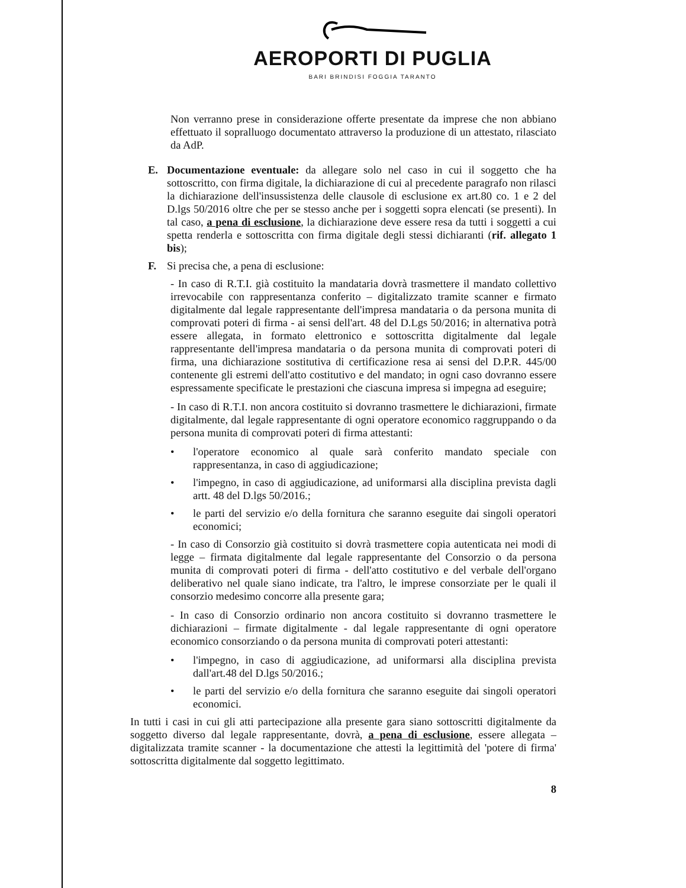AEROPORTI DI PUGLIA
BARI BRINDISI FOGGIA TARANTO
Non verranno prese in considerazione offerte presentate da imprese che non abbiano effettuato il sopralluogo documentato attraverso la produzione di un attestato, rilasciato da AdP.
E. Documentazione eventuale: da allegare solo nel caso in cui il soggetto che ha sottoscritto, con firma digitale, la dichiarazione di cui al precedente paragrafo non rilasci la dichiarazione dell'insussistenza delle clausole di esclusione ex art.80 co. 1 e 2 del D.lgs 50/2016 oltre che per se stesso anche per i soggetti sopra elencati (se presenti). In tal caso, a pena di esclusione, la dichiarazione deve essere resa da tutti i soggetti a cui spetta renderla e sottoscritta con firma digitale degli stessi dichiaranti (rif. allegato 1 bis);
F. Si precisa che, a pena di esclusione:
- In caso di R.T.I. già costituito la mandataria dovrà trasmettere il mandato collettivo irrevocabile con rappresentanza conferito – digitalizzato tramite scanner e firmato digitalmente dal legale rappresentante dell'impresa mandataria o da persona munita di comprovati poteri di firma - ai sensi dell'art. 48 del D.Lgs 50/2016; in alternativa potrà essere allegata, in formato elettronico e sottoscritta digitalmente dal legale rappresentante dell'impresa mandataria o da persona munita di comprovati poteri di firma, una dichiarazione sostitutiva di certificazione resa ai sensi del D.P.R. 445/00 contenente gli estremi dell'atto costitutivo e del mandato; in ogni caso dovranno essere espressamente specificate le prestazioni che ciascuna impresa si impegna ad eseguire;
- In caso di R.T.I. non ancora costituito si dovranno trasmettere le dichiarazioni, firmate digitalmente, dal legale rappresentante di ogni operatore economico raggruppando o da persona munita di comprovati poteri di firma attestanti:
• l'operatore economico al quale sarà conferito mandato speciale con rappresentanza, in caso di aggiudicazione;
• l'impegno, in caso di aggiudicazione, ad uniformarsi alla disciplina prevista dagli artt. 48 del D.lgs 50/2016.;
• le parti del servizio e/o della fornitura che saranno eseguite dai singoli operatori economici;
- In caso di Consorzio già costituito si dovrà trasmettere copia autenticata nei modi di legge – firmata digitalmente dal legale rappresentante del Consorzio o da persona munita di comprovati poteri di firma - dell'atto costitutivo e del verbale dell'organo deliberativo nel quale siano indicate, tra l'altro, le imprese consorziate per le quali il consorzio medesimo concorre alla presente gara;
- In caso di Consorzio ordinario non ancora costituito si dovranno trasmettere le dichiarazioni – firmate digitalmente - dal legale rappresentante di ogni operatore economico consorziando o da persona munita di comprovati poteri attestanti:
• l'impegno, in caso di aggiudicazione, ad uniformarsi alla disciplina prevista dall'art.48 del D.lgs 50/2016.;
• le parti del servizio e/o della fornitura che saranno eseguite dai singoli operatori economici.
In tutti i casi in cui gli atti partecipazione alla presente gara siano sottoscritti digitalmente da soggetto diverso dal legale rappresentante, dovrà, a pena di esclusione, essere allegata – digitalizzata tramite scanner - la documentazione che attesti la legittimità del 'potere di firma' sottoscritta digitalmente dal soggetto legittimato.
8